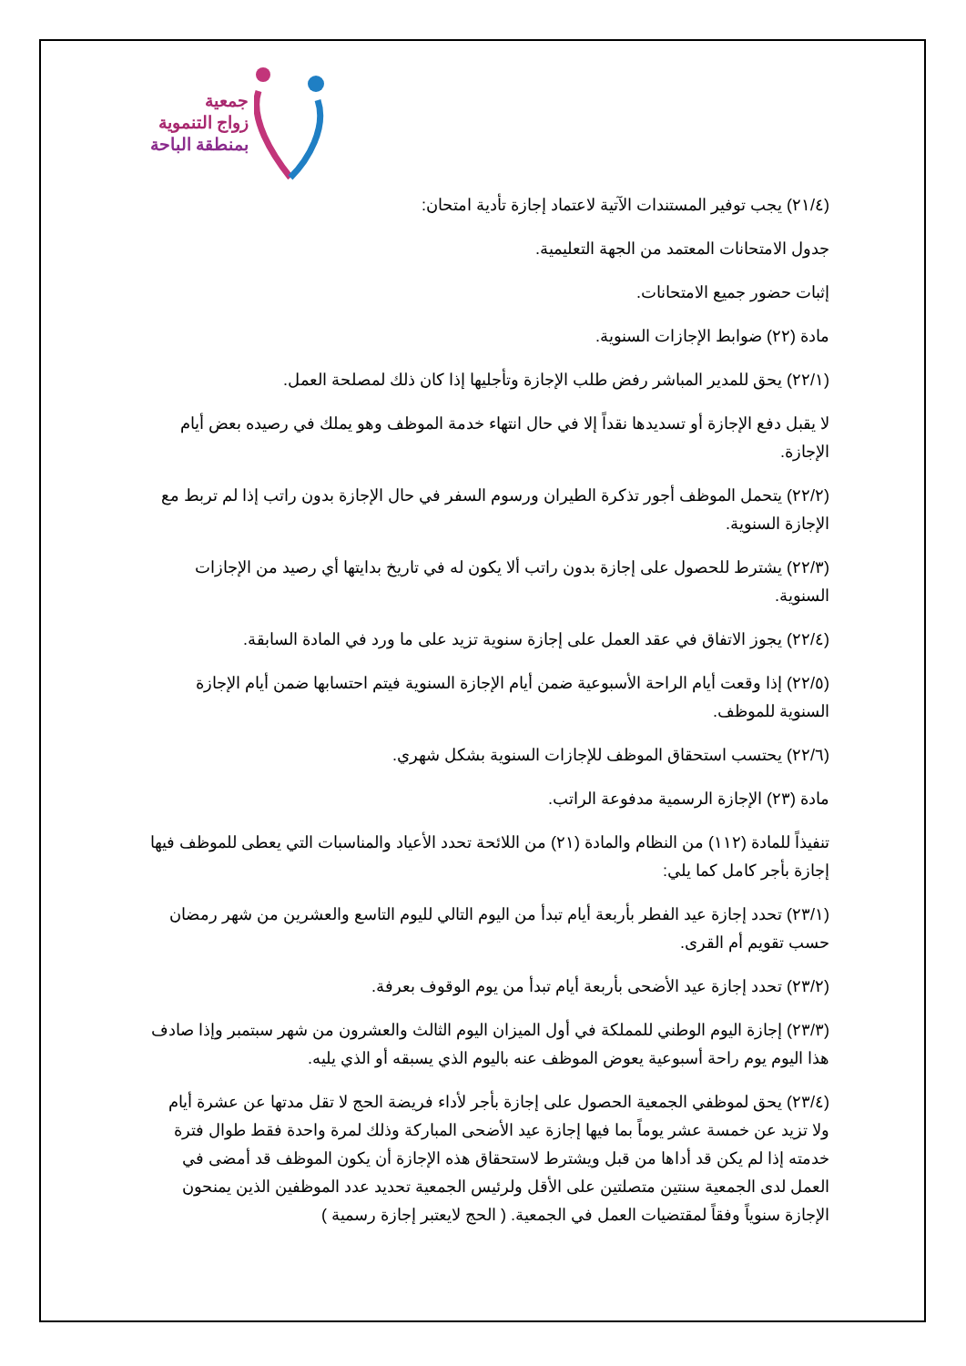جمعية
زواج التنموية
بمنطقة الباحة
(٢١/٤) يجب توفير المستندات الآتية لاعتماد إجازة تأدية امتحان:
جدول الامتحانات المعتمد من الجهة التعليمية.
إثبات حضور جميع الامتحانات.
مادة (٢٢) ضوابط الإجازات السنوية.
(٢٢/١) يحق للمدير المباشر رفض طلب الإجازة وتأجليها إذا كان ذلك لمصلحة العمل.
لا يقبل دفع الإجازة أو تسديدها نقداً إلا في حال انتهاء خدمة الموظف وهو يملك في رصيده بعض أيام الإجازة.
(٢٢/٢) يتحمل الموظف أجور تذكرة الطيران ورسوم السفر في حال الإجازة بدون راتب إذا لم تربط مع الإجازة السنوية.
(٢٢/٣) يشترط للحصول على إجازة بدون راتب ألا يكون له في تاريخ بدايتها أي رصيد من الإجازات السنوية.
(٢٢/٤) يجوز الاتفاق في عقد العمل على إجازة سنوية تزيد على ما ورد في المادة السابقة.
(٢٢/٥) إذا وقعت أيام الراحة الأسبوعية ضمن أيام الإجازة السنوية فيتم احتسابها ضمن أيام الإجازة السنوية للموظف.
(٢٢/٦) يحتسب استحقاق الموظف للإجازات السنوية بشكل شهري.
مادة (٢٣) الإجازة الرسمية مدفوعة الراتب.
تنفيذاً للمادة (١١٢) من النظام والمادة (٢١) من اللائحة تحدد الأعياد والمناسبات التي يعطى للموظف فيها إجازة بأجر كامل كما يلي:
(٢٣/١) تحدد إجازة عيد الفطر بأربعة أيام تبدأ من اليوم التالي لليوم التاسع والعشرين من شهر رمضان حسب تقويم أم القرى.
(٢٣/٢) تحدد إجازة عيد الأضحى بأربعة أيام تبدأ من يوم الوقوف بعرفة.
(٢٣/٣) إجازة اليوم الوطني للمملكة في أول الميزان اليوم الثالث والعشرون من شهر سبتمبر وإذا صادف هذا اليوم يوم راحة أسبوعية يعوض الموظف عنه باليوم الذي يسبقه أو الذي يليه.
(٢٣/٤) يحق لموظفي الجمعية الحصول على إجازة بأجر لأداء فريضة الحج لا تقل مدتها عن عشرة أيام ولا تزيد عن خمسة عشر يوماً بما فيها إجازة عيد الأضحى المباركة وذلك لمرة واحدة فقط طوال فترة خدمته إذا لم يكن قد أداها من قبل ويشترط لاستحقاق هذه الإجازة أن يكون الموظف قد أمضى في العمل لدى الجمعية سنتين متصلتين على الأقل ولرئيس الجمعية تحديد عدد الموظفين الذين يمنحون الإجازة سنوياً وفقاً لمقتضيات العمل في الجمعية. ( الحج لايعتبر إجازة رسمية )